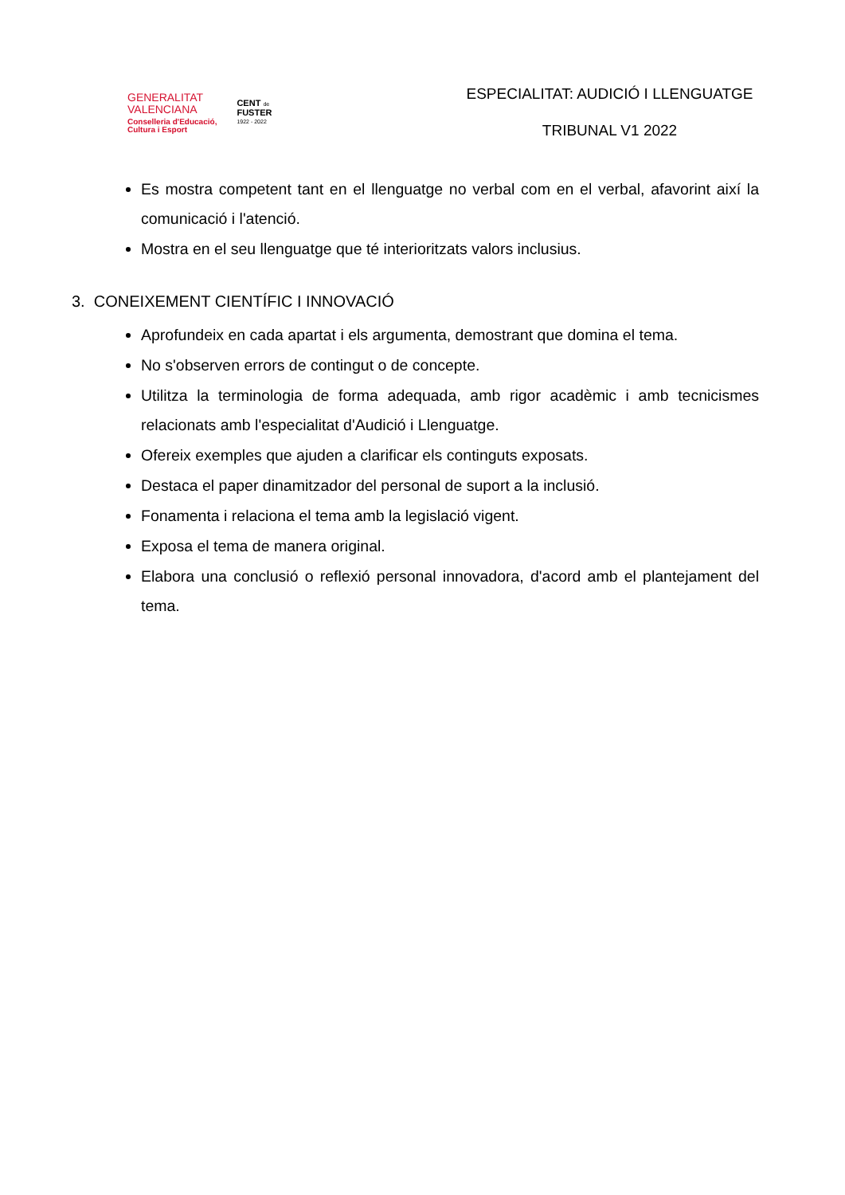GENERALITAT
VALENCIANA
Conselleria d'Educació,
Cultura i Esport
CENT de
FUSTER
1922 - 2022
ESPECIALITAT: AUDICIÓ I LLENGUATGE
TRIBUNAL V1 2022
Es mostra competent tant en el llenguatge no verbal com en el verbal, afavorint així la comunicació i l'atenció.
Mostra en el seu llenguatge que té interioritzats valors inclusius.
3. CONEIXEMENT CIENTÍFIC I INNOVACIÓ
Aprofundeix en cada apartat i els argumenta, demostrant que domina el tema.
No s'observen errors de contingut o de concepte.
Utilitza la terminologia de forma adequada, amb rigor acadèmic i amb tecnicismes relacionats amb l'especialitat d'Audició i Llenguatge.
Ofereix exemples que ajuden a clarificar els continguts exposats.
Destaca el paper dinamitzador del personal de suport a la inclusió.
Fonamenta i relaciona el tema amb la legislació vigent.
Exposa el tema de manera original.
Elabora una conclusió o reflexió personal innovadora, d'acord amb el plantejament del tema.